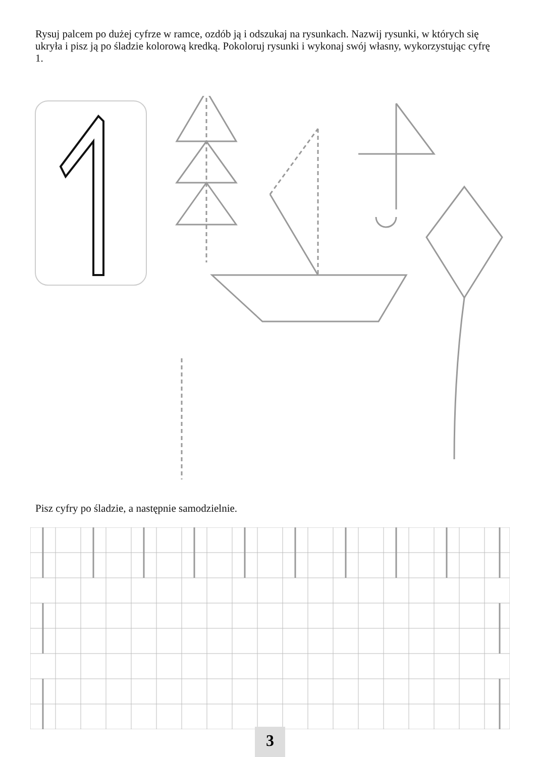Rysuj palcem po dużej cyfrze w ramce, ozdób ją i odszukaj na rysunkach. Nazwij rysunki, w których się ukryła i pisz ją po śladzie kolorową kredką. Pokoloruj rysunki i wykonaj swój własny, wykorzystując cyfrę 1.
Pisz cyfry po śladzie, a następnie samodzielnie.
3